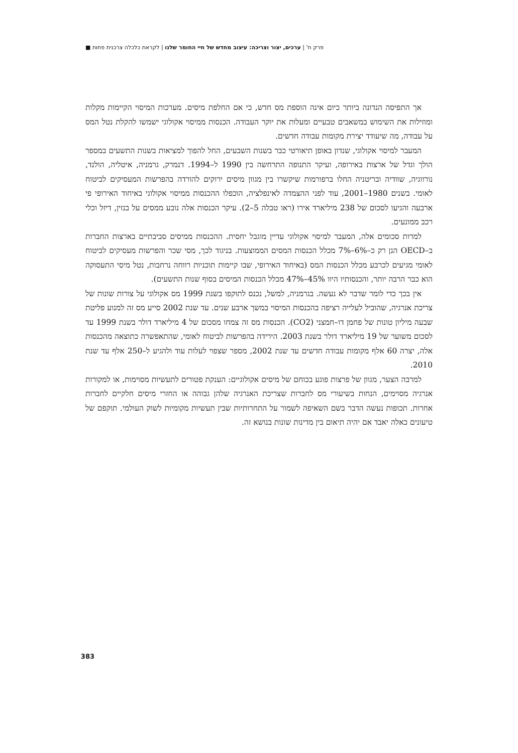פרק ח' | ערכים, יצור וצריכה: עיצוב מחדש של חיי החומר שלנו | לקראת כלכלה צרכנית פחות ■
אך התפיסה הנדונה ביותר כיום אינה הוספת מס חדש, כי אם החלפת מיסים. מערכות המיסוי הקיימות מקלות ומוזילות את השימוש במשאבים טבעיים ומעלות את יוקר העבודה. הכנסות ממיסוי אקולוגי ישמשו להקלת נטל המס על עבודה, מה שיעודד יצירת מקומות עבודה חדשים.
המעבר למיסוי אקולוגי, שנדון באופן תיאורטי כבר בשנות השבעים, החל להפוך למציאות בשנות התשעים במספר הולך וגדל של ארצות באירופה, ועיקר התנופה התרחשה בין 1990 ל–1994. דנמרק, גרמניה, איטליה, הולנד, נורווגיה, שוודיה ובריטניה החלו ברפורמות שיקשרו בין מגוון מיסים ירוקים להורדה בהפרשות המעסיקים לביטוח לאומי. בשנים 1980–2001, עוד לפני ההצמדה לאינפלציה, הוכפלו ההכנסות ממיסוי אקולוגי באיחוד האירופי פי ארבעה והגיעו לסכום של 238 מיליארד אירו (ראו טבלה 5–2). עיקר הכנסות אלה נובע ממסים על בנזין, דיזל וכלי רכב ממונעים.
למרות סכומים אלה, המעבר למיסוי אקולוגי עדיין מוגבל יחסית. ההכנסות ממיסים סביבתיים בארצות החברות ב–OECD הנן רק כ–6%–7% מכלל הכנסות המסים הממוצעות. בניגוד לכך, מסי שכר והפרשות מעסיקים לביטוח לאומי מגיעים לכרבע מכלל הכנסות המס (באיחוד האירופי, שבו קיימות תוכניות רווחה נרחבות, נטל מיסי התעסוקה הוא כבר הרבה יותר, והכנסותיו היוו 45%–47% מכלל הכנסות המיסים בסוף שנות התשעים).
אין בכך כדי לומר שדבר לא נעשה. בגרמניה, למשל, נכנס לתוקפו בשנת 1999 מס אקולוגי על צורות שונות של צריכת אנרגיה, שהוביל לעלייה רציפה בהכנסות המיסוי במשך ארבע שנים. עד שנת 2002 סייע מס זה למנוע פליטת שבעה מיליון טונות של פחמן דו–חמצני (CO2). הכנסות מס זה צמחו מסכום של 4 מיליארד דולר בשנת 1999 עד לסכום משוער של 19 מיליארד דולר בשנת 2003. הירידה בהפרשות לביטוח לאומי, שהתאפשרה כתוצאה מהכנסות אלה, יצרה 60 אלף מקומות עבודה חדשים עד שנת 2002, מספר שצפוי לעלות עוד ולהגיע ל–250 אלף עד שנת 2010.
למרבה הצער, מגוון של פרצות פוגע בכוחם של מיסים אקולוגיים: הענקת פטורים לתעשיות מסוימות, או למקורות אנרגיה מסוימים, הנחות בשיעורי מס לחברות שצריכת האנרגיה שלהן גבוהה או החזרי מיסים חלקיים לחברות אחרות. תכופות נעשה הדבר בשם השאיפה לשמור על התחרותיות שבין תעשיות מקומיות לשוק העולמי. תוקפם של טיעונים כאלה יאבד אם יהיה תיאום בין מדינות שונות בנושא זה.
383